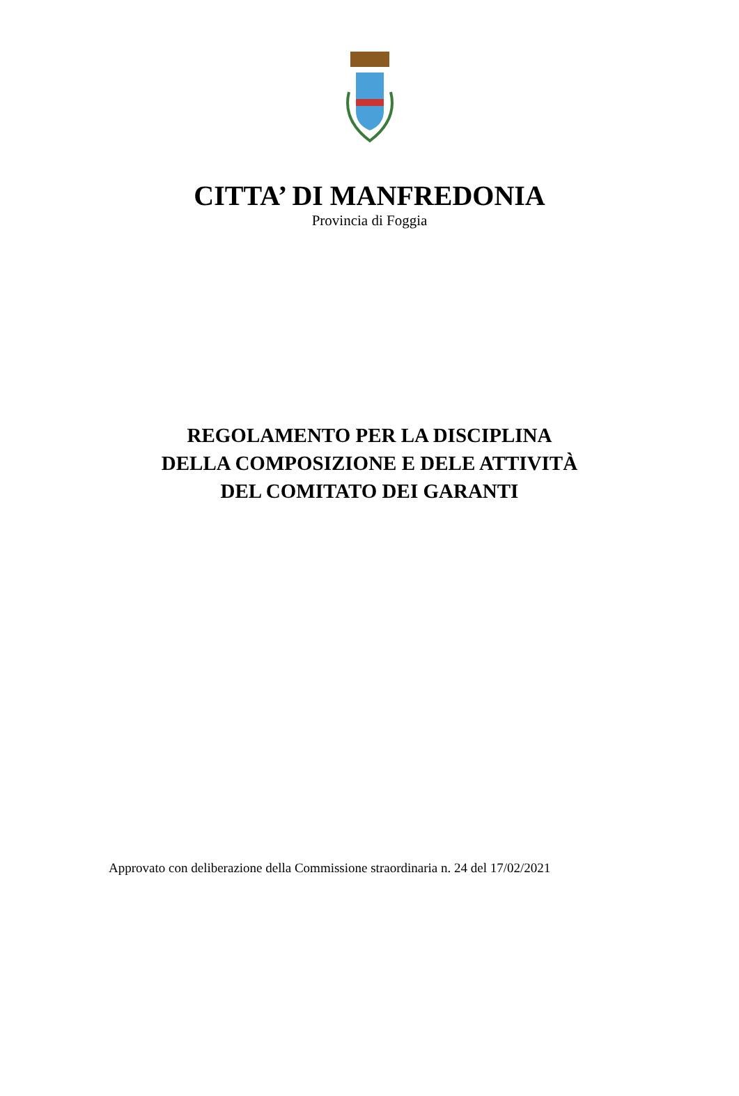CITTA’ DI MANFREDONIA
Provincia di Foggia
REGOLAMENTO PER LA DISCIPLINA
DELLA COMPOSIZIONE E DELE ATTIVITÀ
DEL COMITATO DEI GARANTI
Approvato con deliberazione della Commissione straordinaria n. 24 del 17/02/2021